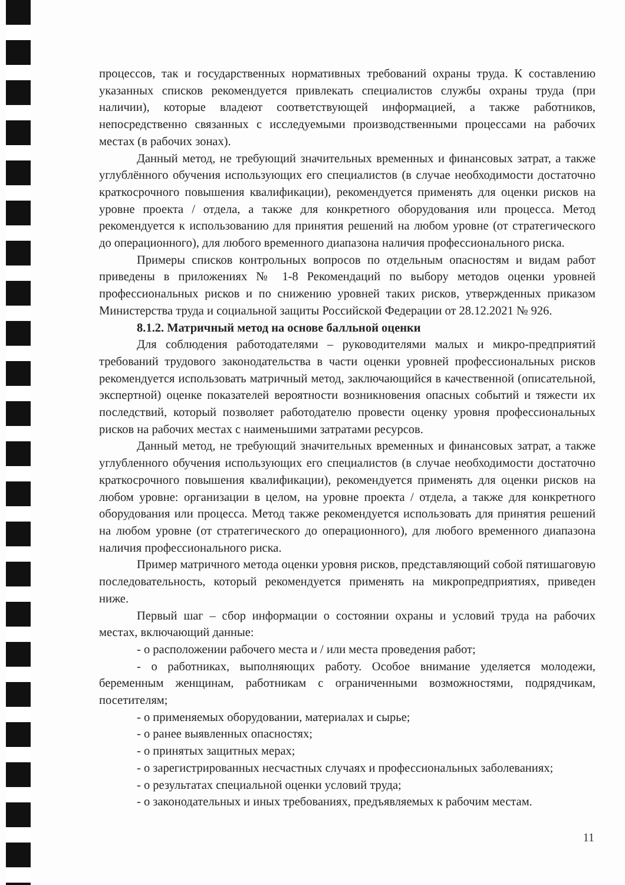процессов, так и государственных нормативных требований охраны труда. К составлению указанных списков рекомендуется привлекать специалистов службы охраны труда (при наличии), которые владеют соответствующей информацией, а также работников, непосредственно связанных с исследуемыми производственными процессами на рабочих местах (в рабочих зонах).
Данный метод, не требующий значительных временных и финансовых затрат, а также углублённого обучения использующих его специалистов (в случае необходимости достаточно краткосрочного повышения квалификации), рекомендуется применять для оценки рисков на уровне проекта / отдела, а также для конкретного оборудования или процесса. Метод рекомендуется к использованию для принятия решений на любом уровне (от стратегического до операционного), для любого временного диапазона наличия профессионального риска.
Примеры списков контрольных вопросов по отдельным опасностям и видам работ приведены в приложениях № 1-8 Рекомендаций по выбору методов оценки уровней профессиональных рисков и по снижению уровней таких рисков, утвержденных приказом Министерства труда и социальной защиты Российской Федерации от 28.12.2021 № 926.
8.1.2. Матричный метод на основе балльной оценки
Для соблюдения работодателями – руководителями малых и микро-предприятий требований трудового законодательства в части оценки уровней профессиональных рисков рекомендуется использовать матричный метод, заключающийся в качественной (описательной, экспертной) оценке показателей вероятности возникновения опасных событий и тяжести их последствий, который позволяет работодателю провести оценку уровня профессиональных рисков на рабочих местах с наименьшими затратами ресурсов.
Данный метод, не требующий значительных временных и финансовых затрат, а также углубленного обучения использующих его специалистов (в случае необходимости достаточно краткосрочного повышения квалификации), рекомендуется применять для оценки рисков на любом уровне: организации в целом, на уровне проекта / отдела, а также для конкретного оборудования или процесса. Метод также рекомендуется использовать для принятия решений на любом уровне (от стратегического до операционного), для любого временного диапазона наличия профессионального риска.
Пример матричного метода оценки уровня рисков, представляющий собой пятишаговую последовательность, который рекомендуется применять на микропредприятиях, приведен ниже.
Первый шаг – сбор информации о состоянии охраны и условий труда на рабочих местах, включающий данные:
- о расположении рабочего места и / или места проведения работ;
- о работниках, выполняющих работу. Особое внимание уделяется молодежи, беременным женщинам, работникам с ограниченными возможностями, подрядчикам, посетителям;
- о применяемых оборудовании, материалах и сырье;
- о ранее выявленных опасностях;
- о принятых защитных мерах;
- о зарегистрированных несчастных случаях и профессиональных заболеваниях;
- о результатах специальной оценки условий труда;
- о законодательных и иных требованиях, предъявляемых к рабочим местам.
11